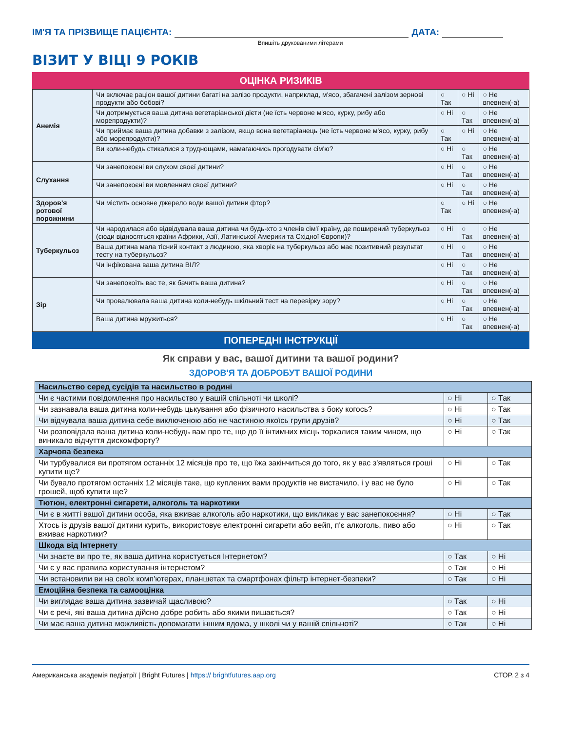ІМ'Я ТА ПРІЗВИЩЕ ПАЦІЄНТА: ДАТА:
Впишіть друкованими літерами
ВІЗИТ У ВІЦІ 9 РОКІВ
ОЦІНКА РИЗИКІВ
| Анемія | Чи включає раціон вашої дитини багаті на залізо продукти, наприклад, м'ясо, збагачені залізом зернові продукти або бобові? | ○ Так | ○ Ні | ○ Не впевнен(-а) |
| | Чи дотримується ваша дитина вегетаріанської дієти (не їсть червоне м'ясо, курку, рибу або морепродукти)? | ○ Ні | ○ Так | ○ Не впевнен(-а) |
| | Чи приймає ваша дитина добавки з залізом, якщо вона вегетаріанець (не їсть червоне м'ясо, курку, рибу або морепродукти)? | ○ Так | ○ Ні | ○ Не впевнен(-а) |
| | Ви коли-небудь стикалися з труднощами, намагаючись прогодувати сім'ю? | ○ Ні | ○ Так | ○ Не впевнен(-а) |
| Слухання | Чи занепокоєні ви слухом своєї дитини? | ○ Ні | ○ Так | ○ Не впевнен(-а) |
| | Чи занепокоєні ви мовленням своєї дитини? | ○ Ні | ○ Так | ○ Не впевнен(-а) |
| Здоров'я ротової порожнини | Чи містить основне джерело води вашої дитини фтор? | ○ Так | ○ Ні | ○ Не впевнен(-а) |
| Туберкульоз | Чи народилася або відвідувала ваша дитина чи будь-хто з членів сім'ї країну, де поширений туберкульоз (сюди відносяться країни Африки, Азії, Латинської Америки та Східної Європи)? | ○ Ні | ○ Так | ○ Не впевнен(-а) |
| | Ваша дитина мала тісний контакт з людиною, яка хворіє на туберкульоз або має позитивний результат тесту на туберкульоз? | ○ Ні | ○ Так | ○ Не впевнен(-а) |
| | Чи інфікована ваша дитина ВІЛ? | ○ Ні | ○ Так | ○ Не впевнен(-а) |
| Зір | Чи занепокоїть вас те, як бачить ваша дитина? | ○ Ні | ○ Так | ○ Не впевнен(-а) |
| | Чи провалювала ваша дитина коли-небудь шкільний тест на перевірку зору? | ○ Ні | ○ Так | ○ Не впевнен(-а) |
| | Ваша дитина мружиться? | ○ Ні | ○ Так | ○ Не впевнен(-а) |
ПОПЕРЕДНІ ІНСТРУКЦІЇ
Як справи у вас, вашої дитини та вашої родини?
ЗДОРОВ'Я ТА ДОБРОБУТ ВАШОЇ РОДИНИ
| Насильство серед сусідів та насильство в родині | | |
| --- | --- | --- |
| Чи є частими повідомлення про насильство у вашій спільноті чи школі? | ○ Ні | ○ Так |
| Чи зазнавала ваша дитина коли-небудь цькування або фізичного насильства з боку когось? | ○ Ні | ○ Так |
| Чи відчувала ваша дитина себе виключеною або не частиною якоїсь групи друзів? | ○ Ні | ○ Так |
| Чи розповідала ваша дитина коли-небудь вам про те, що до її інтимних місць торкалися таким чином, що виникало відчуття дискомфорту? | ○ Ні | ○ Так |
| Харчова безпека | | |
| Чи турбувалися ви протягом останніх 12 місяців про те, що їжа закінчиться до того, як у вас з'являться гроші купити ще? | ○ Ні | ○ Так |
| Чи бувало протягом останніх 12 місяців таке, що куплених вами продуктів не вистачило, і у вас не було грошей, щоб купити ще? | ○ Ні | ○ Так |
| Тютюн, електронні сигарети, алкоголь та наркотики | | |
| Чи є в житті вашої дитини особа, яка вживає алкоголь або наркотики, що викликає у вас занепокоєння? | ○ Ні | ○ Так |
| Хтось із друзів вашої дитини курить, використовує електронні сигарети або вейп, п'є алкоголь, пиво або вживає наркотики? | ○ Ні | ○ Так |
| Шкода від Інтернету | | |
| Чи знаєте ви про те, як ваша дитина користується Інтернетом? | ○ Так | ○ Ні |
| Чи є у вас правила користування інтернетом? | ○ Так | ○ Ні |
| Чи встановили ви на своїх комп'ютерах, планшетах та смартфонах фільтр інтернет-безпеки? | ○ Так | ○ Ні |
| Емоційна безпека та самооцінка | | |
| Чи виглядає ваша дитина зазвичай щасливою? | ○ Так | ○ Ні |
| Чи є речі, які ваша дитина дійсно добре робить або якими пишається? | ○ Так | ○ Ні |
| Чи має ваша дитина можливість допомагати іншим вдома, у школі чи у вашій спільноті? | ○ Так | ○ Ні |
Американська академія педіатрії | Bright Futures | https:// brightfutures.aap.org СТОР. 2 з 4